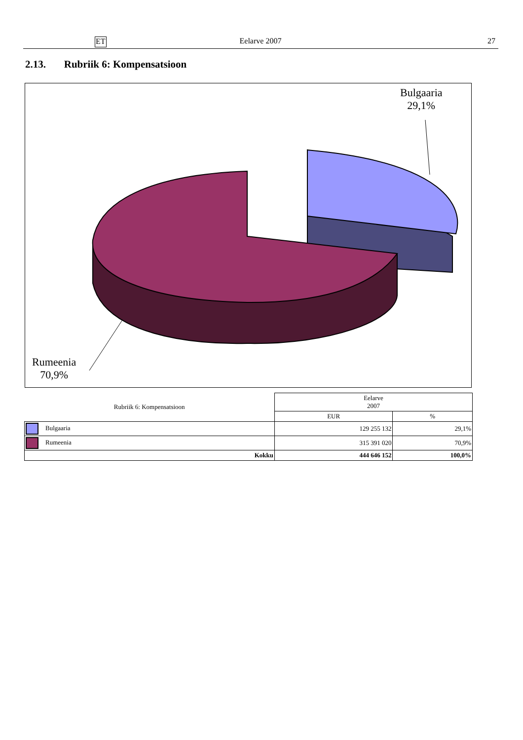ET Eelarve 2007 27
2.13. Rubriik 6: Kompensatsioon
Bulgaaria
29,1%
Rumeenia
70,9%
| Rubriik 6: Kompensatsioon | Eelarve 2007 | |
| | EUR | % |
| Bulgaaria | 129 255 132 | 29,1% |
| Rumeenia | 315 391 020 | 70,9% |
| Kokku | 444 646 152 | 100,0% |